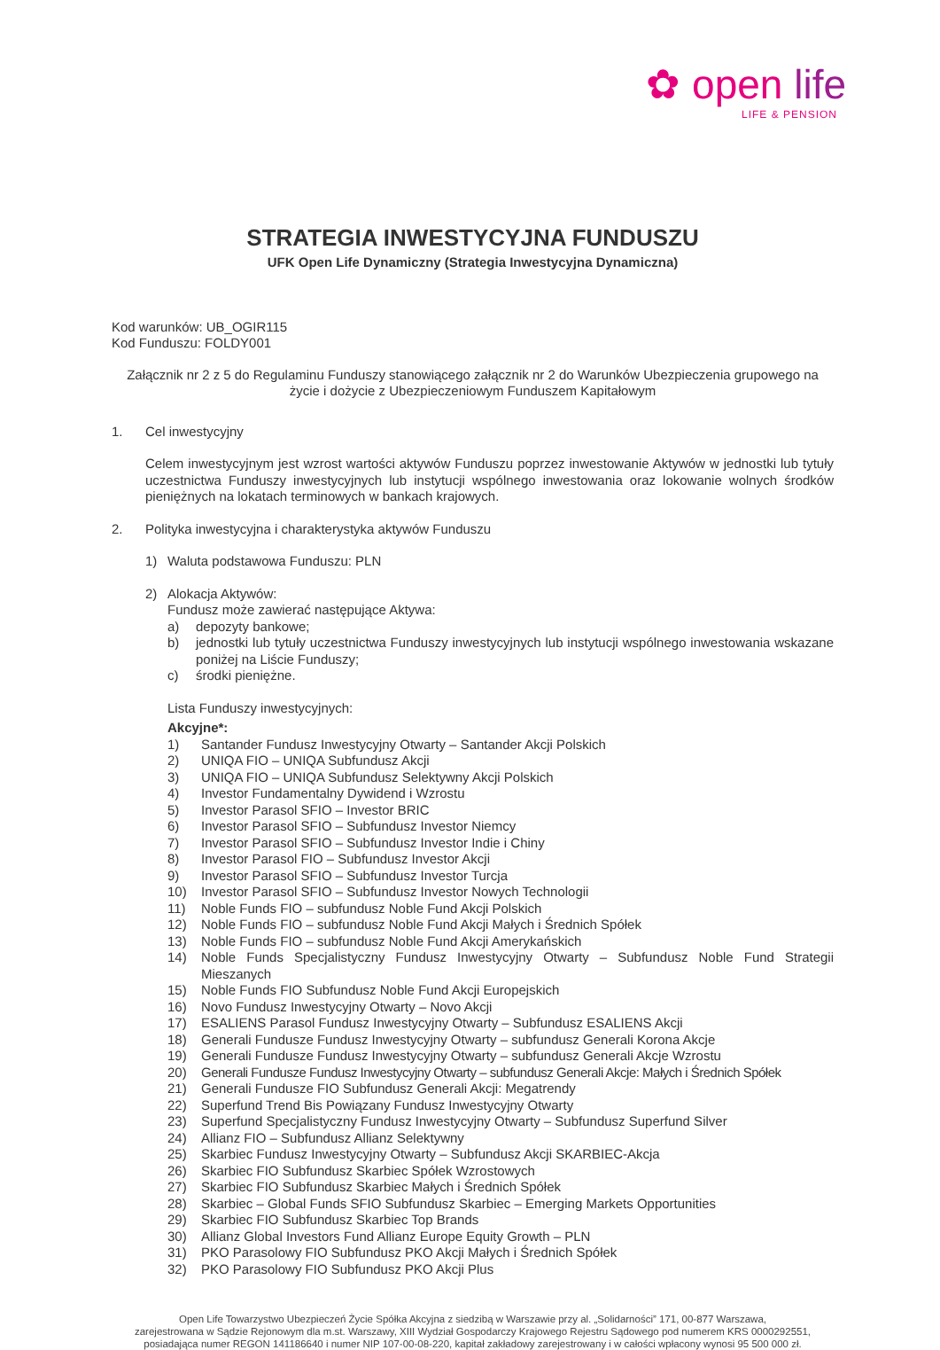✿ open life
LIFE & PENSION
STRATEGIA INWESTYCYJNA FUNDUSZU
UFK Open Life Dynamiczny (Strategia Inwestycyjna Dynamiczna)
Kod warunków: UB_OGIR115
Kod Funduszu: FOLDY001
Załącznik nr 2 z 5 do Regulaminu Funduszy stanowiącego załącznik nr 2 do Warunków Ubezpieczenia grupowego na życie i dożycie z Ubezpieczeniowym Funduszem Kapitałowym
1. Cel inwestycyjny
Celem inwestycyjnym jest wzrost wartości aktywów Funduszu poprzez inwestowanie Aktywów w jednostki lub tytuły uczestnictwa Funduszy inwestycyjnych lub instytucji wspólnego inwestowania oraz lokowanie wolnych środków pieniężnych na lokatach terminowych w bankach krajowych.
2. Polityka inwestycyjna i charakterystyka aktywów Funduszu
1) Waluta podstawowa Funduszu: PLN
2) Alokacja Aktywów:
Fundusz może zawierać następujące Aktywa:
a) depozyty bankowe;
b) jednostki lub tytuły uczestnictwa Funduszy inwestycyjnych lub instytucji wspólnego inwestowania wskazane poniżej na Liście Funduszy;
c) środki pieniężne.
Lista Funduszy inwestycyjnych:
Akcyjne*:
1) Santander Fundusz Inwestycyjny Otwarty – Santander Akcji Polskich
2) UNIQA FIO – UNIQA Subfundusz Akcji
3) UNIQA FIO – UNIQA Subfundusz Selektywny Akcji Polskich
4) Investor Fundamentalny Dywidend i Wzrostu
5) Investor Parasol SFIO – Investor BRIC
6) Investor Parasol SFIO – Subfundusz Investor Niemcy
7) Investor Parasol SFIO – Subfundusz Investor Indie i Chiny
8) Investor Parasol FIO – Subfundusz Investor Akcji
9) Investor Parasol SFIO – Subfundusz Investor Turcja
10) Investor Parasol SFIO – Subfundusz Investor Nowych Technologii
11) Noble Funds FIO – subfundusz Noble Fund Akcji Polskich
12) Noble Funds FIO – subfundusz Noble Fund Akcji Małych i Średnich Spółek
13) Noble Funds FIO – subfundusz Noble Fund Akcji Amerykańskich
14) Noble Funds Specjalistyczny Fundusz Inwestycyjny Otwarty – Subfundusz Noble Fund Strategii Mieszanych
15) Noble Funds FIO Subfundusz Noble Fund Akcji Europejskich
16) Novo Fundusz Inwestycyjny Otwarty – Novo Akcji
17) ESALIENS Parasol Fundusz Inwestycyjny Otwarty – Subfundusz ESALIENS Akcji
18) Generali Fundusze Fundusz Inwestycyjny Otwarty – subfundusz Generali Korona Akcje
19) Generali Fundusze Fundusz Inwestycyjny Otwarty – subfundusz Generali Akcje Wzrostu
20) Generali Fundusze Fundusz Inwestycyjny Otwarty – subfundusz Generali Akcje: Małych i Średnich Spółek
21) Generali Fundusze FIO Subfundusz Generali Akcji: Megatrendy
22) Superfund Trend Bis Powiązany Fundusz Inwestycyjny Otwarty
23) Superfund Specjalistyczny Fundusz Inwestycyjny Otwarty – Subfundusz Superfund Silver
24) Allianz FIO – Subfundusz Allianz Selektywny
25) Skarbiec Fundusz Inwestycyjny Otwarty – Subfundusz Akcji SKARBIEC-Akcja
26) Skarbiec FIO Subfundusz Skarbiec Spółek Wzrostowych
27) Skarbiec FIO Subfundusz Skarbiec Małych i Średnich Spółek
28) Skarbiec – Global Funds SFIO Subfundusz Skarbiec – Emerging Markets Opportunities
29) Skarbiec FIO Subfundusz Skarbiec Top Brands
30) Allianz Global Investors Fund Allianz Europe Equity Growth – PLN
31) PKO Parasolowy FIO Subfundusz PKO Akcji Małych i Średnich Spółek
32) PKO Parasolowy FIO Subfundusz PKO Akcji Plus
Open Life Towarzystwo Ubezpieczeń Życie Spółka Akcyjna z siedzibą w Warszawie przy al. „Solidarności” 171, 00-877 Warszawa,
zarejestrowana w Sądzie Rejonowym dla m.st. Warszawy, XIII Wydział Gospodarczy Krajowego Rejestru Sądowego pod numerem KRS 0000292551,
posiadająca numer REGON 141186640 i numer NIP 107-00-08-220, kapitał zakładowy zarejestrowany i w całości wpłacony wynosi 95 500 000 zł.